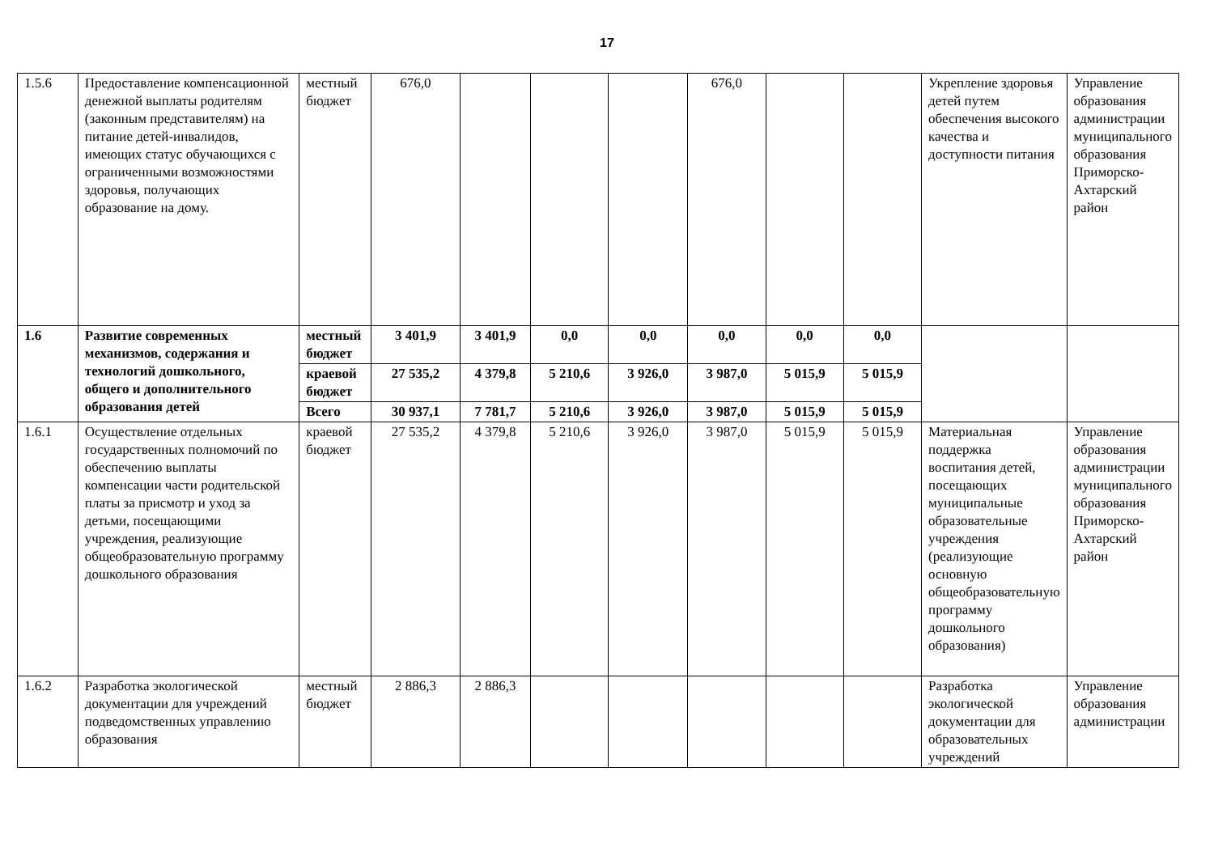17
| 1.5.6 | Предоставление компенсационной денежной выплаты родителям (законным представителям) на питание детей-инвалидов, имеющих статус обучающихся с ограниченными возможностями здоровья, получающих образование на дому. | местный бюджет | 676,0 | | | | 676,0 | | | Укрепление здоровья детей путем обеспечения высокого качества и доступности питания | Управление образования администрации муниципального образования Приморско-Ахтарский район |
| 1.6 | Развитие современных механизмов, содержания и технологий дошкольного, общего и дополнительного образования детей | местный бюджет | 3 401,9 | 3 401,9 | 0,0 | 0,0 | 0,0 | 0,0 | 0,0 | | |
| | | краевой бюджет | 27 535,2 | 4 379,8 | 5 210,6 | 3 926,0 | 3 987,0 | 5 015,9 | 5 015,9 | | |
| | | Всего | 30 937,1 | 7 781,7 | 5 210,6 | 3 926,0 | 3 987,0 | 5 015,9 | 5 015,9 | | |
| 1.6.1 | Осуществление отдельных государственных полномочий по обеспечению выплаты компенсации части родительской платы за присмотр и уход за детьми, посещающими учреждения, реализующие общеобразовательную программу дошкольного образования | краевой бюджет | 27 535,2 | 4 379,8 | 5 210,6 | 3 926,0 | 3 987,0 | 5 015,9 | 5 015,9 | Материальная поддержка воспитания детей, посещающих муниципальные образовательные учреждения (реализующие основную общеобразовательную программу дошкольного образования) | Управление образования администрации муниципального образования Приморско-Ахтарский район |
| 1.6.2 | Разработка экологической документации для учреждений подведомственных управлению образования | местный бюджет | 2 886,3 | 2 886,3 | | | | | | Разработка экологической документации для образовательных учреждений | Управление образования администрации |